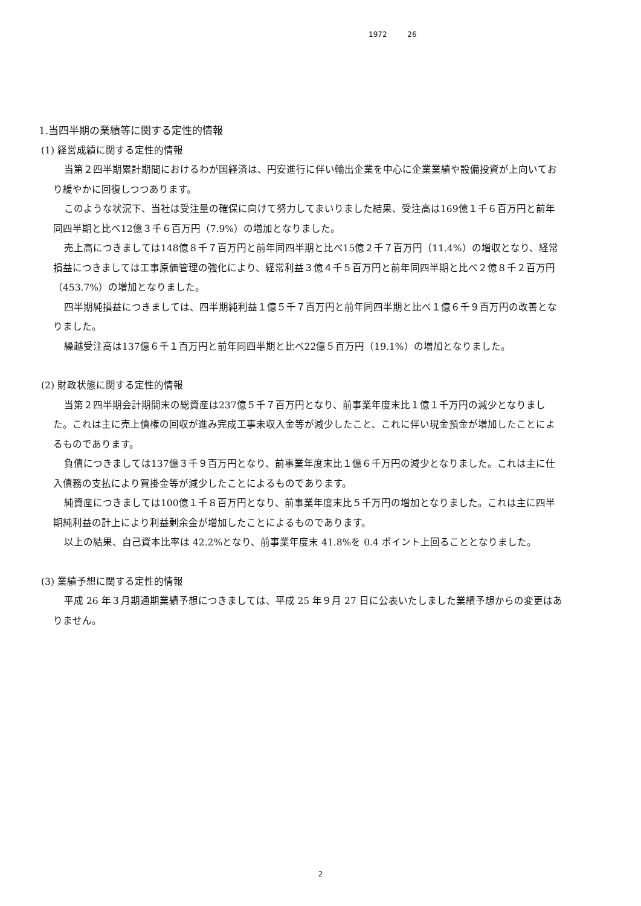1972 26
1.当四半期の業績等に関する定性的情報
(1) 経営成績に関する定性的情報
当第２四半期累計期間におけるわが国経済は、円安進行に伴い輸出企業を中心に企業業績や設備投資が上向いており緩やかに回復しつつあります。
このような状況下、当社は受注量の確保に向けて努力してまいりました結果、受注高は169億１千６百万円と前年同四半期と比べ12億３千６百万円（7.9%）の増加となりました。
売上高につきましては148億８千７百万円と前年同四半期と比べ15億２千７百万円（11.4%）の増収となり、経常損益につきましては工事原価管理の強化により、経常利益３億４千５百万円と前年同四半期と比べ２億８千２百万円（453.7%）の増加となりました。
四半期純損益につきましては、四半期純利益１億５千７百万円と前年同四半期と比べ１億６千９百万円の改善となりました。
繰越受注高は137億６千１百万円と前年同四半期と比べ22億５百万円（19.1%）の増加となりました。
(2) 財政状態に関する定性的情報
当第２四半期会計期間末の総資産は237億５千７百万円となり、前事業年度末比１億１千万円の減少となりました。これは主に売上債権の回収が進み完成工事未収入金等が減少したこと、これに伴い現金預金が増加したことによるものであります。
負債につきましては137億３千９百万円となり、前事業年度末比１億６千万円の減少となりました。これは主に仕入債務の支払により買掛金等が減少したことによるものであります。
純資産につきましては100億１千８百万円となり、前事業年度末比５千万円の増加となりました。これは主に四半期純利益の計上により利益剰余金が増加したことによるものであります。
以上の結果、自己資本比率は 42.2%となり、前事業年度末 41.8%を 0.4 ポイント上回ることとなりました。
(3) 業績予想に関する定性的情報
平成 26 年３月期通期業績予想につきましては、平成 25 年９月 27 日に公表いたしました業績予想からの変更はありません。
2